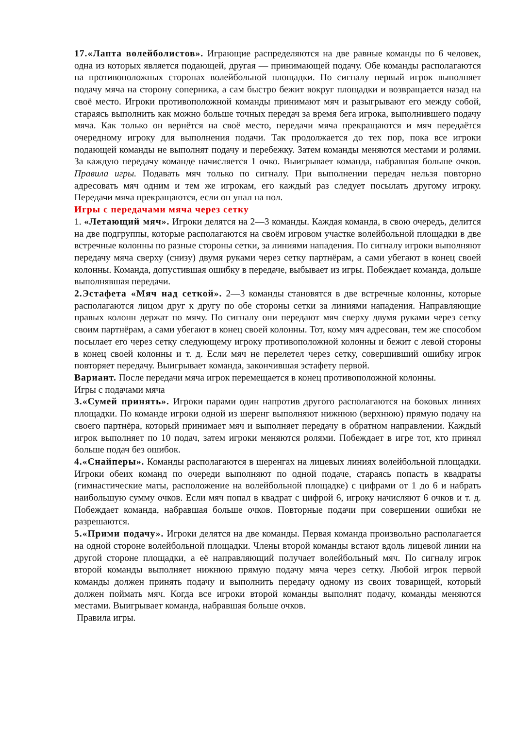17.«Лапта волейболистов». Играющие распределяются на две равные команды по 6 человек, одна из которых является подающей, другая — принимающей подачу. Обе команды располагаются на противоположных сторонах волейбольной площадки. По сигналу первый игрок выполняет подачу мяча на сторону соперника, а сам быстро бежит вокруг площадки и возвращается назад на своё место. Игроки противоположной команды принимают мяч и разыгрывают его между собой, стараясь выполнить как можно больше точных передач за время бега игрока, выполнившего подачу мяча. Как только он вернётся на своё место, передачи мяча прекращаются и мяч передаётся очередному игроку для выполнения подачи. Так продолжается до тех пор, пока все игроки подающей команды не выполнят подачу и перебежку. Затем команды меняются местами и ролями. За каждую передачу команде начисляется 1 очко. Выигрывает команда, набравшая больше очков. Правила игры. Подавать мяч только по сигналу. При выполнении передач нельзя повторно адресовать мяч одним и тем же игрокам, его каждый раз следует посылать другому игроку. Передачи мяча прекращаются, если он упал на пол.
Игры с передачами мяча через сетку
1. «Летающий мяч». Игроки делятся на 2—3 команды. Каждая команда, в свою очередь, делится на две подгруппы, которые располагаются на своём игровом участке волейбольной площадки в две встречные колонны по разные стороны сетки, за линиями нападения. По сигналу игроки выполняют передачу мяча сверху (снизу) двумя руками через сетку партнёрам, а сами убегают в конец своей колонны. Команда, допустившая ошибку в передаче, выбывает из игры. Побеждает команда, дольше выполнявшая передачи.
2.Эстафета «Мяч над сеткой». 2—3 команды становятся в две встречные колонны, которые располагаются лицом друг к другу по обе стороны сетки за линиями нападения. Направляющие правых колонн держат по мячу. По сигналу они передают мяч сверху двумя руками через сетку своим партнёрам, а сами убегают в конец своей колонны. Тот, кому мяч адресован, тем же способом посылает его через сетку следующему игроку противоположной колонны и бежит с левой стороны в конец своей колонны и т. д. Если мяч не перелетел через сетку, совершивший ошибку игрок повторяет передачу. Выигрывает команда, закончившая эстафету первой.
Вариант. После передачи мяча игрок перемещается в конец противоположной колонны.
Игры с подачами мяча
3.«Сумей принять». Игроки парами один напротив другого располагаются на боковых линиях площадки. По команде игроки одной из шеренг выполняют нижнюю (верхнюю) прямую подачу на своего партнёра, который принимает мяч и выполняет передачу в обратном направлении. Каждый игрок выполняет по 10 подач, затем игроки меняются ролями. Побеждает в игре тот, кто принял больше подач без ошибок.
4.«Снайперы». Команды располагаются в шеренгах на лицевых линиях волейбольной площадки. Игроки обеих команд по очереди выполняют по одной подаче, стараясь попасть в квадраты (гимнастические маты, расположение на волейбольной площадке) с цифрами от 1 до 6 и набрать наибольшую сумму очков. Если мяч попал в квадрат с цифрой 6, игроку начисляют 6 очков и т. д. Побеждает команда, набравшая больше очков. Повторные подачи при совершении ошибки не разрешаются.
5.«Прими подачу». Игроки делятся на две команды. Первая команда произвольно располагается на одной стороне волейбольной площадки. Члены второй команды встают вдоль лицевой линии на другой стороне площадки, а её направляющий получает волейбольный мяч. По сигналу игрок второй команды выполняет нижнюю прямую подачу мяча через сетку. Любой игрок первой команды должен принять подачу и выполнить передачу одному из своих товарищей, который должен поймать мяч. Когда все игроки второй команды выполнят подачу, команды меняются местами. Выигрывает команда, набравшая больше очков.
Правила игры.